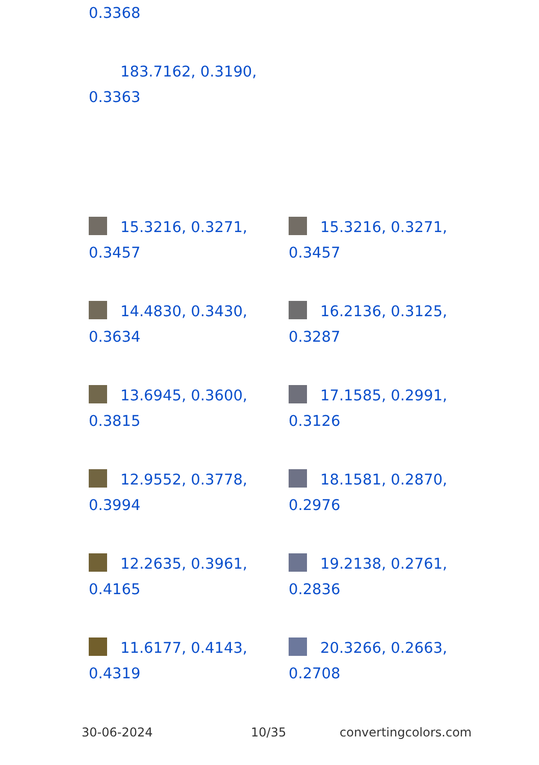0.3368
183.7162, 0.3190, 0.3363
15.3216, 0.3271, 0.3457
15.3216, 0.3271, 0.3457
14.4830, 0.3430, 0.3634
16.2136, 0.3125, 0.3287
13.6945, 0.3600, 0.3815
17.1585, 0.2991, 0.3126
12.9552, 0.3778, 0.3994
18.1581, 0.2870, 0.2976
12.2635, 0.3961, 0.4165
19.2138, 0.2761, 0.2836
11.6177, 0.4143, 0.4319
20.3266, 0.2663, 0.2708
30-06-2024 10/35 convertingcolors.com